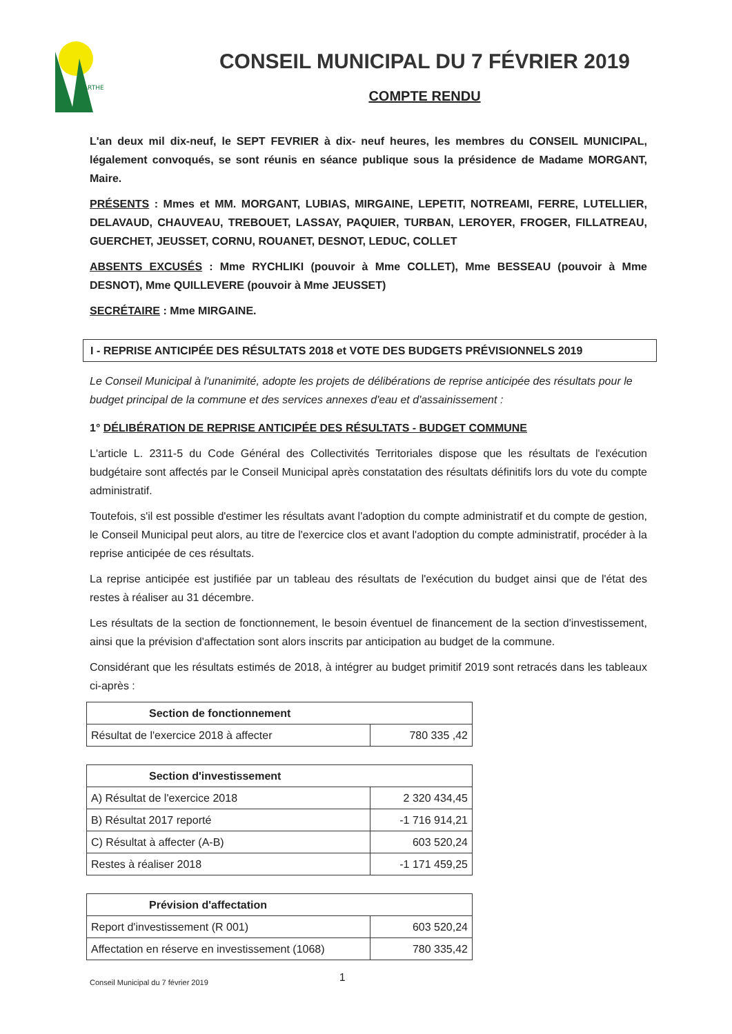SARTHE
CONSEIL MUNICIPAL DU 7 FÉVRIER 2019
COMPTE RENDU
L'an deux mil dix-neuf, le SEPT FEVRIER à dix- neuf heures, les membres du CONSEIL MUNICIPAL, légalement convoqués, se sont réunis en séance publique sous la présidence de Madame MORGANT, Maire.
PRÉSENTS : Mmes et MM. MORGANT, LUBIAS, MIRGAINE, LEPETIT, NOTREAMI, FERRE, LUTELLIER, DELAVAUD, CHAUVEAU, TREBOUET, LASSAY, PAQUIER, TURBAN, LEROYER, FROGER, FILLATREAU, GUERCHET, JEUSSET, CORNU, ROUANET, DESNOT, LEDUC, COLLET
ABSENTS EXCUSÉS : Mme RYCHLIKI (pouvoir à Mme COLLET), Mme BESSEAU (pouvoir à Mme DESNOT), Mme QUILLEVERE (pouvoir à Mme JEUSSET)
SECRÉTAIRE : Mme MIRGAINE.
I - REPRISE ANTICIPÉE DES RÉSULTATS 2018 et VOTE DES BUDGETS PRÉVISIONNELS 2019
Le Conseil Municipal à l'unanimité, adopte les projets de délibérations de reprise anticipée des résultats pour le budget principal de la commune et des services annexes d'eau et d'assainissement :
1° DÉLIBÉRATION DE REPRISE ANTICIPÉE DES RÉSULTATS - BUDGET COMMUNE
L'article L. 2311-5 du Code Général des Collectivités Territoriales dispose que les résultats de l'exécution budgétaire sont affectés par le Conseil Municipal après constatation des résultats définitifs lors du vote du compte administratif.
Toutefois, s'il est possible d'estimer les résultats avant l'adoption du compte administratif et du compte de gestion, le Conseil Municipal peut alors, au titre de l'exercice clos et avant l'adoption du compte administratif, procéder à la reprise anticipée de ces résultats.
La reprise anticipée est justifiée par un tableau des résultats de l'exécution du budget ainsi que de l'état des restes à réaliser au 31 décembre.
Les résultats de la section de fonctionnement, le besoin éventuel de financement de la section d'investissement, ainsi que la prévision d'affectation sont alors inscrits par anticipation au budget de la commune.
Considérant que les résultats estimés de 2018, à intégrer au budget primitif 2019 sont retracés dans les tableaux ci-après :
| Section de fonctionnement | |
| --- | --- |
| Résultat de l'exercice 2018 à affecter | 780 335 ,42 |
| Section d'investissement | |
| --- | --- |
| A) Résultat de l'exercice 2018 | 2 320 434,45 |
| B) Résultat 2017 reporté | -1 716 914,21 |
| C) Résultat à affecter (A-B) | 603 520,24 |
| Restes à réaliser 2018 | -1 171 459,25 |
| Prévision d'affectation | |
| --- | --- |
| Report d'investissement (R 001) | 603 520,24 |
| Affectation en réserve en investissement (1068) | 780 335,42 |
Conseil Municipal du 7 février 2019 1